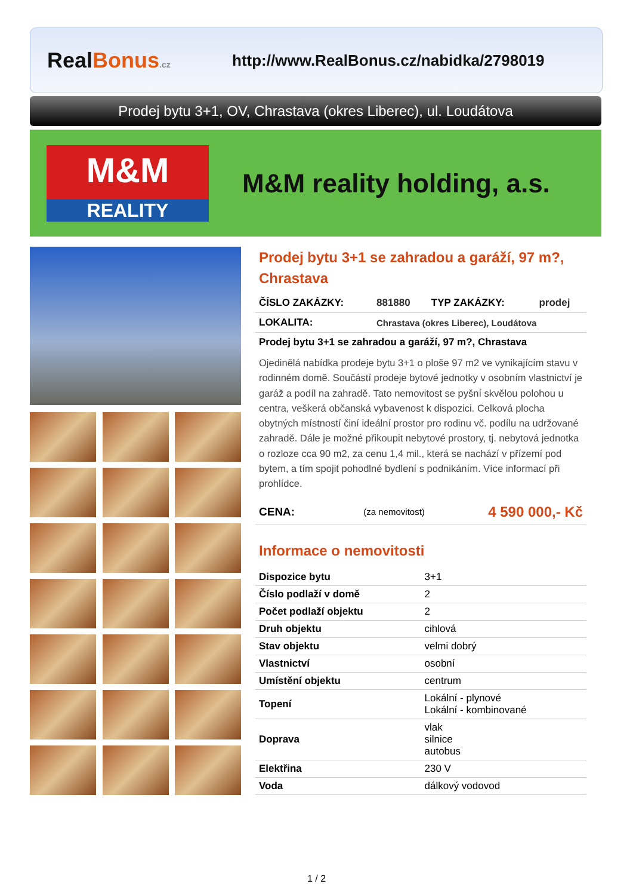Real Bonus.cz
http://www.RealBonus.cz/nabidka/2798019
Prodej bytu 3+1, OV, Chrastava (okres Liberec), ul. Loudátova
M&M
REALITY
M&M reality holding, a.s.
Prodej bytu 3+1 se zahradou a garáží, 97 m?, Chrastava
| ČÍSLO ZAKÁZKY: | 881880 | TYP ZAKÁZKY: | prodej |
| LOKALITA: | Chrastava (okres Liberec), Loudátova | | |
| Prodej bytu 3+1 se zahradou a garáží, 97 m?, Chrastava | | | |
Ojedinělá nabídka prodeje bytu 3+1 o ploše 97 m2 ve vynikajícím stavu v rodinném domě. Součástí prodeje bytové jednotky v osobním vlastnictví je garáž a podíl na zahradě. Tato nemovitost se pyšní skvělou polohou u centra, veškerá občanská vybavenost k dispozici. Celková plocha obytných místností činí ideální prostor pro rodinu vč. podílu na udržované zahradě. Dále je možné přikoupit nebytové prostory, tj. nebytová jednotka o rozloze cca 90 m2, za cenu 1,4 mil., která se nachází v přízemí pod bytem, a tím spojit pohodlné bydlení s podnikáním. Více informací při prohlídce.
| CENA: | (za nemovitost) | 4 590 000,- Kč |
Informace o nemovitosti
| Dispozice bytu | 3+1 |
| Číslo podlaží v domě | 2 |
| Počet podlaží objektu | 2 |
| Druh objektu | cihlová |
| Stav objektu | velmi dobrý |
| Vlastnictví | osobní |
| Umístění objektu | centrum |
| Topení | Lokální - plynové Lokální - kombinované |
| Doprava | vlak silnice autobus |
| Elektřina | 230 V |
| Voda | dálkový vodovod |
1 / 2